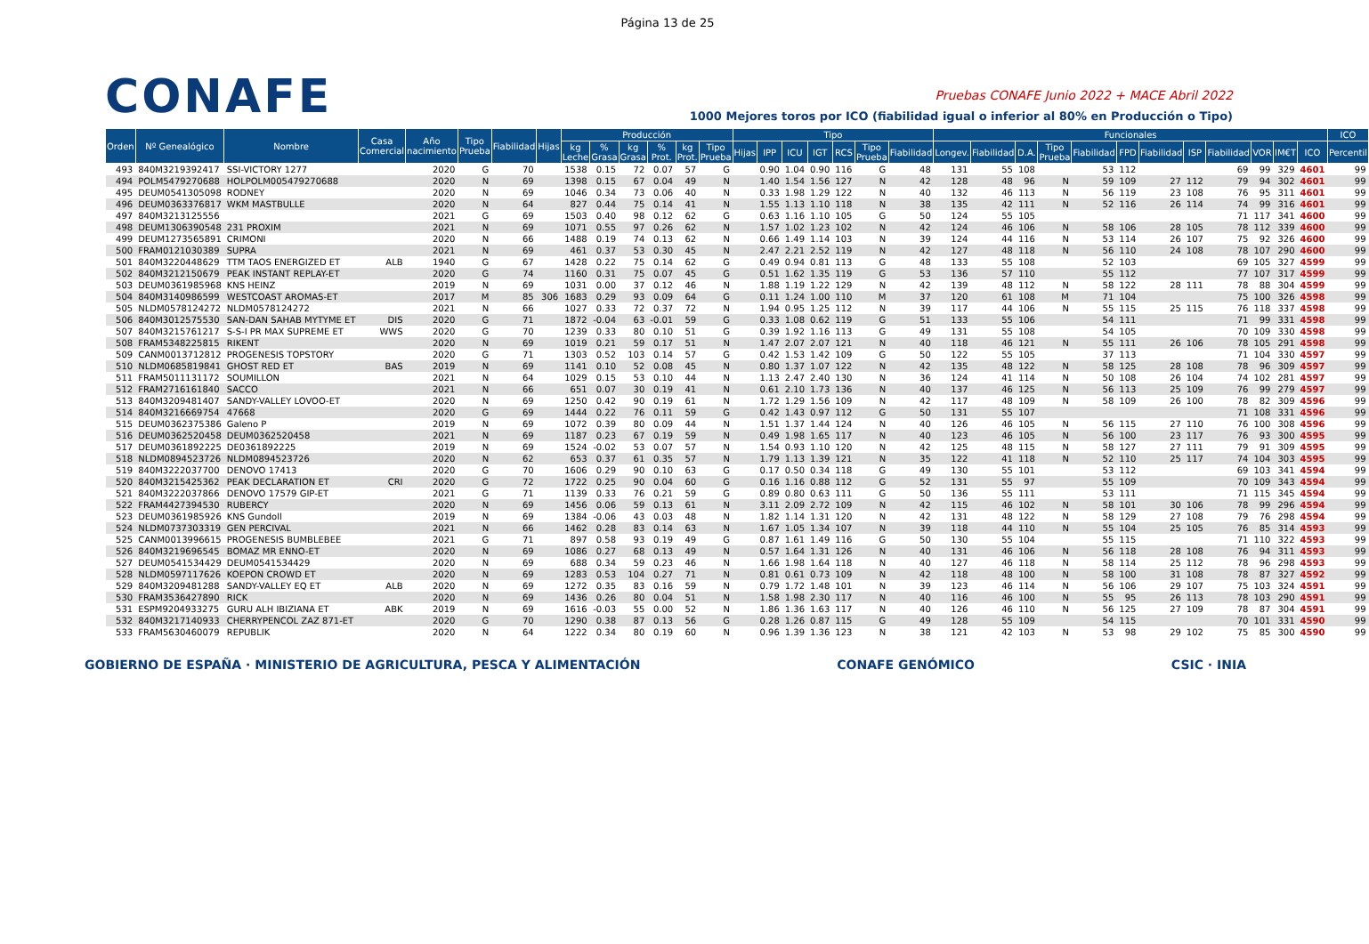Página 13 de 25
CONAFE
Pruebas CONAFE Junio 2022 + MACE Abril 2022
1000 Mejores toros por ICO (fiabilidad igual o inferior al 80% en Producción o Tipo)
| Orden | Nº Genealógico | Nombre | Casa Comercial | Año nacimiento | Tipo Prueba | Fiabilidad | Hijas | Producción | | | | | | Tipo | | | | | | | Funcionales | | | | | | | | | | | | ICO |
| --- | --- | --- | --- | --- | --- | --- | --- | --- | --- | --- | --- | --- | --- | --- | --- | --- | --- | --- | --- | --- | --- | --- | --- | --- | --- | --- | --- | --- | --- | --- | --- | --- | --- |
| | | | | | | | | kg Leche | % Grasa | kg Grasa | % Prot. | kg Prot. | Tipo Prueba | Hijas | IPP | ICU | IGT | RCS | Tipo Prueba | Fiabilidad | Longev. | Fiabilidad | D.A. | Tipo Prueba | Fiabilidad | FPD | Fiabilidad | ISP | Fiabilidad | VOR | IM€T | ICO | Percentil |
| 493 | 840M3219392417 | SSI-VICTORY 1277 | | 2020 | G | 70 | | 1538 | 0.15 | 72 | 0.07 | 57 | G | | 0.90 | 1.04 | 0.90 | 116 | G | 48 | 131 | 55 | 108 | | 53 | 112 | | | 69 | 99 | 329 | 4601 | 99 |
| 494 | POLM5479270688 | HOLPOLM005479270688 | | 2020 | N | 69 | | 1398 | 0.15 | 67 | 0.04 | 49 | N | | 1.40 | 1.54 | 1.56 | 127 | N | 42 | 128 | 48 | 96 | N | 59 | 109 | 27 | 112 | 79 | 94 | 302 | 4601 | 99 |
| 495 | DEUM0541305098 | RODNEY | | 2020 | N | 69 | | 1046 | 0.34 | 73 | 0.06 | 40 | N | | 0.33 | 1.98 | 1.29 | 122 | N | 40 | 132 | 46 | 113 | N | 56 | 119 | 23 | 108 | 76 | 95 | 311 | 4601 | 99 |
| 496 | DEUM0363376817 | WKM MASTBULLE | | 2020 | N | 64 | | 827 | 0.44 | 75 | 0.14 | 41 | N | | 1.55 | 1.13 | 1.10 | 118 | N | 38 | 135 | 42 | 111 | N | 52 | 116 | 26 | 114 | 74 | 99 | 316 | 4601 | 99 |
| 497 | 840M3213125556 | | | 2021 | G | 69 | | 1503 | 0.40 | 98 | 0.12 | 62 | G | | 0.63 | 1.16 | 1.10 | 105 | G | 50 | 124 | 55 | 105 | | | | | | 71 | 117 | 341 | 4600 | 99 |
| 498 | DEUM1306390548 | 231 PROXIM | | 2021 | N | 69 | | 1071 | 0.55 | 97 | 0.26 | 62 | N | | 1.57 | 1.02 | 1.23 | 102 | N | 42 | 124 | 46 | 106 | N | 58 | 106 | 28 | 105 | 78 | 112 | 339 | 4600 | 99 |
| 499 | DEUM1273565891 | CRIMONI | | 2020 | N | 66 | | 1488 | 0.19 | 74 | 0.13 | 62 | N | | 0.66 | 1.49 | 1.14 | 103 | N | 39 | 124 | 44 | 116 | N | 53 | 114 | 26 | 107 | 75 | 92 | 326 | 4600 | 99 |
| 500 | FRAM0121030389 | SUPRA | | 2021 | N | 69 | | 461 | 0.37 | 53 | 0.30 | 45 | N | | 2.47 | 2.21 | 2.52 | 119 | N | 42 | 127 | 48 | 118 | N | 56 | 110 | 24 | 108 | 78 | 107 | 290 | 4600 | 99 |
| 501 | 840M3220448629 | TTM TAOS ENERGIZED ET | ALB | 1940 | G | 67 | | 1428 | 0.22 | 75 | 0.14 | 62 | G | | 0.49 | 0.94 | 0.81 | 113 | G | 48 | 133 | 55 | 108 | | 52 | 103 | | | 69 | 105 | 327 | 4599 | 99 |
| 502 | 840M3212150679 | PEAK INSTANT REPLAY-ET | | 2020 | G | 74 | | 1160 | 0.31 | 75 | 0.07 | 45 | G | | 0.51 | 1.62 | 1.35 | 119 | G | 53 | 136 | 57 | 110 | | 55 | 112 | | | 77 | 107 | 317 | 4599 | 99 |
| 503 | DEUM0361985968 | KNS HEINZ | | 2019 | N | 69 | | 1031 | 0.00 | 37 | 0.12 | 46 | N | | 1.88 | 1.19 | 1.22 | 129 | N | 42 | 139 | 48 | 112 | N | 58 | 122 | 28 | 111 | 78 | 88 | 304 | 4599 | 99 |
| 504 | 840M3140986599 | WESTCOAST AROMAS-ET | | 2017 | M | 85 | 306 | 1683 | 0.29 | 93 | 0.09 | 64 | G | | 0.11 | 1.24 | 1.00 | 110 | M | 37 | 120 | 61 | 108 | M | 71 | 104 | | | 75 | 100 | 326 | 4598 | 99 |
| 505 | NLDM0578124272 | NLDM0578124272 | | 2021 | N | 66 | | 1027 | 0.33 | 72 | 0.37 | 72 | N | | 1.94 | 0.95 | 1.25 | 112 | N | 39 | 117 | 44 | 106 | N | 55 | 115 | 25 | 115 | 76 | 118 | 337 | 4598 | 99 |
| 506 | 840M3012575530 | SAN-DAN SAHAB MYTYME ET | DIS | 2020 | G | 71 | | 1872 | -0.04 | 63 | -0.01 | 59 | G | | 0.33 | 1.08 | 0.62 | 119 | G | 51 | 133 | 55 | 106 | | 54 | 111 | | | 71 | 99 | 331 | 4598 | 99 |
| 507 | 840M3215761217 | S-S-I PR MAX SUPREME ET | WWS | 2020 | G | 70 | | 1239 | 0.33 | 80 | 0.10 | 51 | G | | 0.39 | 1.92 | 1.16 | 113 | G | 49 | 131 | 55 | 108 | | 54 | 105 | | | 70 | 109 | 330 | 4598 | 99 |
| 508 | FRAM5348225815 | RIKENT | | 2020 | N | 69 | | 1019 | 0.21 | 59 | 0.17 | 51 | N | | 1.47 | 2.07 | 2.07 | 121 | N | 40 | 118 | 46 | 121 | N | 55 | 111 | 26 | 106 | 78 | 105 | 291 | 4598 | 99 |
| 509 | CANM0013712812 | PROGENESIS TOPSTORY | | 2020 | G | 71 | | 1303 | 0.52 | 103 | 0.14 | 57 | G | | 0.42 | 1.53 | 1.42 | 109 | G | 50 | 122 | 55 | 105 | | 37 | 113 | | | 71 | 104 | 330 | 4597 | 99 |
| 510 | NLDM0685819841 | GHOST RED ET | BAS | 2019 | N | 69 | | 1141 | 0.10 | 52 | 0.08 | 45 | N | | 0.80 | 1.37 | 1.07 | 122 | N | 42 | 135 | 48 | 122 | N | 58 | 125 | 28 | 108 | 78 | 96 | 309 | 4597 | 99 |
| 511 | FRAM5011131172 | SOUMILLON | | 2021 | N | 64 | | 1029 | 0.15 | 53 | 0.10 | 44 | N | | 1.13 | 2.47 | 2.40 | 130 | N | 36 | 124 | 41 | 114 | N | 50 | 108 | 26 | 104 | 74 | 102 | 281 | 4597 | 99 |
| 512 | FRAM2716161840 | SACCO | | 2021 | N | 66 | | 651 | 0.07 | 30 | 0.19 | 41 | N | | 0.61 | 2.10 | 1.73 | 136 | N | 40 | 137 | 46 | 125 | N | 56 | 113 | 25 | 109 | 76 | 99 | 279 | 4597 | 99 |
| 513 | 840M3209481407 | SANDY-VALLEY LOVOO-ET | | 2020 | N | 69 | | 1250 | 0.42 | 90 | 0.19 | 61 | N | | 1.72 | 1.29 | 1.56 | 109 | N | 42 | 117 | 48 | 109 | N | 58 | 109 | 26 | 100 | 78 | 82 | 309 | 4596 | 99 |
| 514 | 840M3216669754 | 47668 | | 2020 | G | 69 | | 1444 | 0.22 | 76 | 0.11 | 59 | G | | 0.42 | 1.43 | 0.97 | 112 | G | 50 | 131 | 55 | 107 | | | | | | 71 | 108 | 331 | 4596 | 99 |
| 515 | DEUM0362375386 | Galeno P | | 2019 | N | 69 | | 1072 | 0.39 | 80 | 0.09 | 44 | N | | 1.51 | 1.37 | 1.44 | 124 | N | 40 | 126 | 46 | 105 | N | 56 | 115 | 27 | 110 | 76 | 100 | 308 | 4596 | 99 |
| 516 | DEUM0362520458 | DEUM0362520458 | | 2021 | N | 69 | | 1187 | 0.23 | 67 | 0.19 | 59 | N | | 0.49 | 1.98 | 1.65 | 117 | N | 40 | 123 | 46 | 105 | N | 56 | 100 | 23 | 117 | 76 | 93 | 300 | 4595 | 99 |
| 517 | DEUM0361892225 | DE0361892225 | | 2019 | N | 69 | | 1524 | -0.02 | 53 | 0.07 | 57 | N | | 1.54 | 0.93 | 1.10 | 120 | N | 42 | 125 | 48 | 115 | N | 58 | 127 | 27 | 111 | 79 | 91 | 309 | 4595 | 99 |
| 518 | NLDM0894523726 | NLDM0894523726 | | 2020 | N | 62 | | 653 | 0.37 | 61 | 0.35 | 57 | N | | 1.79 | 1.13 | 1.39 | 121 | N | 35 | 122 | 41 | 118 | N | 52 | 110 | 25 | 117 | 74 | 104 | 303 | 4595 | 99 |
| 519 | 840M3222037700 | DENOVO 17413 | | 2020 | G | 70 | | 1606 | 0.29 | 90 | 0.10 | 63 | G | | 0.17 | 0.50 | 0.34 | 118 | G | 49 | 130 | 55 | 101 | | 53 | 112 | | | 69 | 103 | 341 | 4594 | 99 |
| 520 | 840M3215425362 | PEAK DECLARATION ET | CRI | 2020 | G | 72 | | 1722 | 0.25 | 90 | 0.04 | 60 | G | | 0.16 | 1.16 | 0.88 | 112 | G | 52 | 131 | 55 | 97 | | 55 | 109 | | | 70 | 109 | 343 | 4594 | 99 |
| 521 | 840M3222037866 | DENOVO 17579 GIP-ET | | 2021 | G | 71 | | 1139 | 0.33 | 76 | 0.21 | 59 | G | | 0.89 | 0.80 | 0.63 | 111 | G | 50 | 136 | 55 | 111 | | 53 | 111 | | | 71 | 115 | 345 | 4594 | 99 |
| 522 | FRAM4427394530 | RUBERCY | | 2020 | N | 69 | | 1456 | 0.06 | 59 | 0.13 | 61 | N | | 3.11 | 2.09 | 2.72 | 109 | N | 42 | 115 | 46 | 102 | N | 58 | 101 | 30 | 106 | 78 | 99 | 296 | 4594 | 99 |
| 523 | DEUM0361985926 | KNS Gundoll | | 2019 | N | 69 | | 1384 | -0.06 | 43 | 0.03 | 48 | N | | 1.82 | 1.14 | 1.31 | 120 | N | 42 | 131 | 48 | 122 | N | 58 | 129 | 27 | 108 | 79 | 76 | 298 | 4594 | 99 |
| 524 | NLDM0737303319 | GEN PERCIVAL | | 2021 | N | 66 | | 1462 | 0.28 | 83 | 0.14 | 63 | N | | 1.67 | 1.05 | 1.34 | 107 | N | 39 | 118 | 44 | 110 | N | 55 | 104 | 25 | 105 | 76 | 85 | 314 | 4593 | 99 |
| 525 | CANM0013996615 | PROGENESIS BUMBLEBEE | | 2021 | G | 71 | | 897 | 0.58 | 93 | 0.19 | 49 | G | | 0.87 | 1.61 | 1.49 | 116 | G | 50 | 130 | 55 | 104 | | 55 | 115 | | | 71 | 110 | 322 | 4593 | 99 |
| 526 | 840M3219696545 | BOMAZ MR ENNO-ET | | 2020 | N | 69 | | 1086 | 0.27 | 68 | 0.13 | 49 | N | | 0.57 | 1.64 | 1.31 | 126 | N | 40 | 131 | 46 | 106 | N | 56 | 118 | 28 | 108 | 76 | 94 | 311 | 4593 | 99 |
| 527 | DEUM0541534429 | DEUM0541534429 | | 2020 | N | 69 | | 688 | 0.34 | 59 | 0.23 | 46 | N | | 1.66 | 1.98 | 1.64 | 118 | N | 40 | 127 | 46 | 118 | N | 58 | 114 | 25 | 112 | 78 | 96 | 298 | 4593 | 99 |
| 528 | NLDM0597117626 | KOEPON CROWD ET | | 2020 | N | 69 | | 1283 | 0.53 | 104 | 0.27 | 71 | N | | 0.81 | 0.61 | 0.73 | 109 | N | 42 | 118 | 48 | 100 | N | 58 | 100 | 31 | 108 | 78 | 87 | 327 | 4592 | 99 |
| 529 | 840M3209481288 | SANDY-VALLEY EQ ET | ALB | 2020 | N | 69 | | 1272 | 0.35 | 83 | 0.16 | 59 | N | | 0.79 | 1.72 | 1.48 | 101 | N | 39 | 123 | 46 | 114 | N | 56 | 106 | 29 | 107 | 75 | 103 | 324 | 4591 | 99 |
| 530 | FRAM3536427890 | RICK | | 2020 | N | 69 | | 1436 | 0.26 | 80 | 0.04 | 51 | N | | 1.58 | 1.98 | 2.30 | 117 | N | 40 | 116 | 46 | 100 | N | 55 | 95 | 26 | 113 | 78 | 103 | 290 | 4591 | 99 |
| 531 | ESPM9204933275 | GURU ALH IBIZIANA ET | ABK | 2019 | N | 69 | | 1616 | -0.03 | 55 | 0.00 | 52 | N | | 1.86 | 1.36 | 1.63 | 117 | N | 40 | 126 | 46 | 110 | N | 56 | 125 | 27 | 109 | 78 | 87 | 304 | 4591 | 99 |
| 532 | 840M3217140933 | CHERRYPENCOL ZAZ 871-ET | | 2020 | G | 70 | | 1290 | 0.38 | 87 | 0.13 | 56 | G | | 0.28 | 1.26 | 0.87 | 115 | G | 49 | 128 | 55 | 109 | | 54 | 115 | | | 70 | 101 | 331 | 4590 | 99 |
| 533 | FRAM5630460079 | REPUBLIK | | 2020 | N | 64 | | 1222 | 0.34 | 80 | 0.19 | 60 | N | | 0.96 | 1.39 | 1.36 | 123 | N | 38 | 121 | 42 | 103 | N | 53 | 98 | 29 | 102 | 75 | 85 | 300 | 4590 | 99 |
GOBIERNO DE ESPAÑA · MINISTERIO DE AGRICULTURA, PESCA Y ALIMENTACIÓN
CONAFE GENÓMICO CSIC · INIA